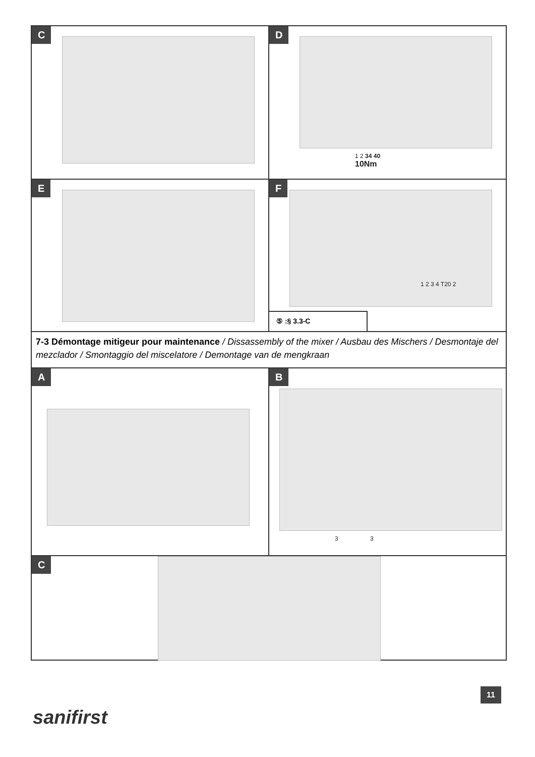C D
1 2 34 40
10Nm
E F
1 2 3 4 T20 2
⑤ :§ 3.3-C
7-3 Démontage mitigeur pour maintenance / Dissassembly of the mixer / Ausbau des Mischers / Desmontaje del mezclador / Smontaggio del miscelatore / Demontage van de mengkraan
A B
3 3
C
11
sanifirst